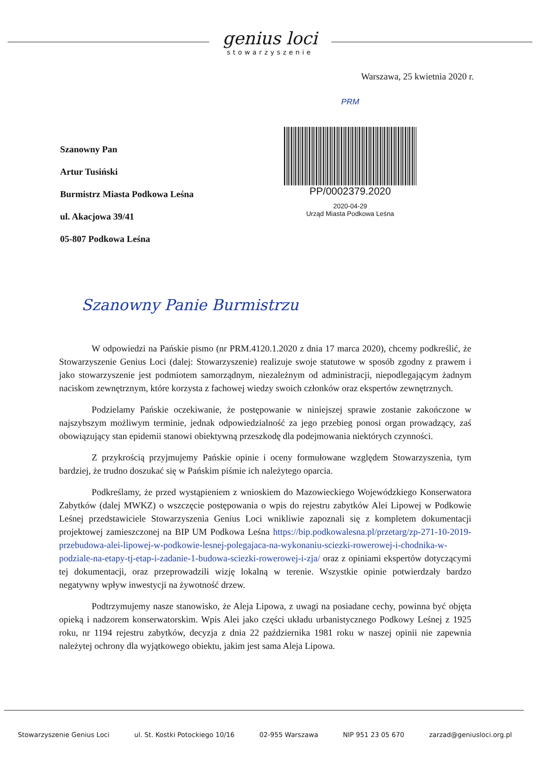genius loci
stowarzyszenie
Warszawa, 25 kwietnia 2020 r.
Szanowny Pan
Artur Tusiński
Burmistrz Miasta Podkowa Leśna
ul. Akacjowa 39/41
05-807 Podkowa Leśna
PRM
PP/0002379.2020
2020-04-29
Urząd Miasta Podkowa Leśna
Szanowny Panie Burmistrzu
W odpowiedzi na Pańskie pismo (nr PRM.4120.1.2020 z dnia 17 marca 2020), chcemy podkreślić, że Stowarzyszenie Genius Loci (dalej: Stowarzyszenie) realizuje swoje statutowe w sposób zgodny z prawem i jako stowarzyszenie jest podmiotem samorządnym, niezależnym od administracji, niepodlegającym żadnym naciskom zewnętrznym, które korzysta z fachowej wiedzy swoich członków oraz ekspertów zewnętrznych.
Podzielamy Pańskie oczekiwanie, że postępowanie w niniejszej sprawie zostanie zakończone w najszybszym możliwym terminie, jednak odpowiedzialność za jego przebieg ponosi organ prowadzący, zaś obowiązujący stan epidemii stanowi obiektywną przeszkodę dla podejmowania niektórych czynności.
Z przykrością przyjmujemy Pańskie opinie i oceny formułowane względem Stowarzyszenia, tym bardziej, że trudno doszukać się w Pańskim piśmie ich należytego oparcia.
Podkreślamy, że przed wystąpieniem z wnioskiem do Mazowieckiego Wojewódzkiego Konserwatora Zabytków (dalej MWKZ) o wszczęcie postępowania o wpis do rejestru zabytków Alei Lipowej w Podkowie Leśnej przedstawiciele Stowarzyszenia Genius Loci wnikliwie zapoznali się z kompletem dokumentacji projektowej zamieszczonej na BIP UM Podkowa Leśna https://bip.podkowalesna.pl/przetarg/zp-271-10-2019-przebudowa-alei-lipowej-w-podkowie-lesnej-polegajaca-na-wykonaniu-sciezki-rowerowej-i-chodnika-w-podziale-na-etapy-tj-etap-i-zadanie-1-budowa-sciezki-rowerowej-i-zja/ oraz z opiniami ekspertów dotyczącymi tej dokumentacji, oraz przeprowadzili wizję lokalną w terenie. Wszystkie opinie potwierdzały bardzo negatywny wpływ inwestycji na żywotność drzew.
Podtrzymujemy nasze stanowisko, że Aleja Lipowa, z uwagi na posiadane cechy, powinna być objęta opieką i nadzorem konserwatorskim. Wpis Alei jako części układu urbanistycznego Podkowy Leśnej z 1925 roku, nr 1194 rejestru zabytków, decyzja z dnia 22 października 1981 roku w naszej opinii nie zapewnia należytej ochrony dla wyjątkowego obiektu, jakim jest sama Aleja Lipowa.
Stowarzyszenie Genius Loci ul. St. Kostki Potockiego 10/16 02-955 Warszawa NIP 951 23 05 670 zarzad@geniusloci.org.pl